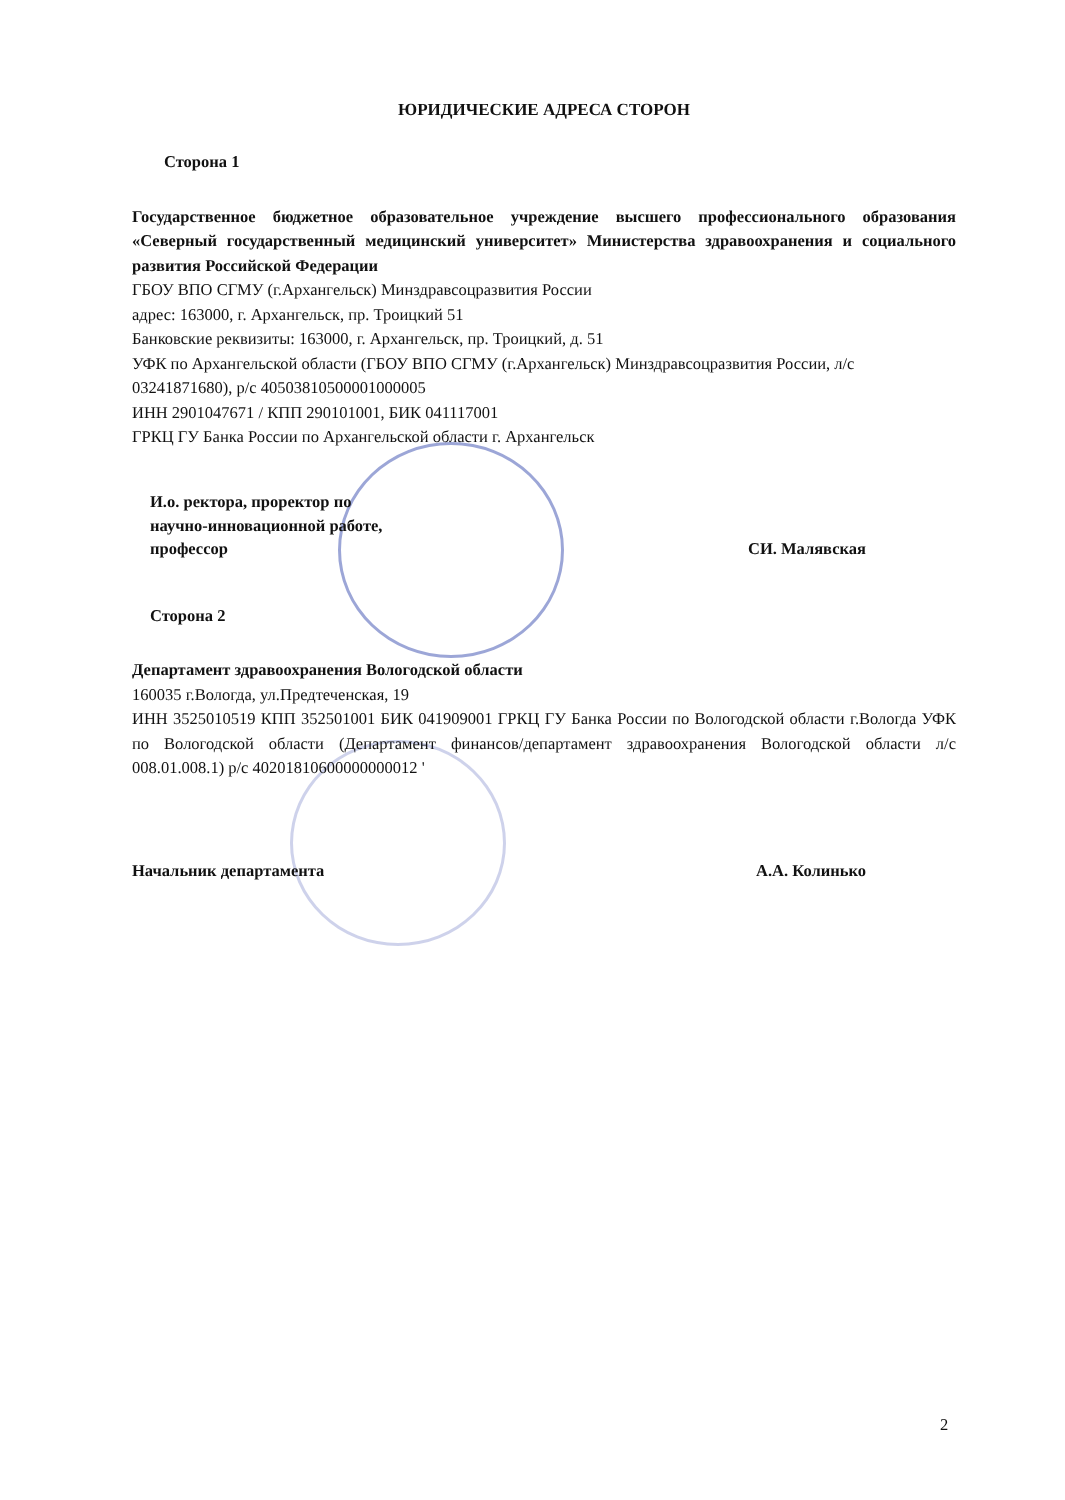ЮРИДИЧЕСКИЕ АДРЕСА СТОРОН
Сторона 1
Государственное бюджетное образовательное учреждение высшего профессионального образования «Северный государственный медицинский университет» Министерства здравоохранения и социального развития Российской Федерации
ГБОУ ВПО СГМУ (г.Архангельск) Минздравсоцразвития России
адрес: 163000, г. Архангельск, пр. Троицкий 51
Банковские реквизиты: 163000, г. Архангельск, пр. Троицкий, д. 51
УФК по Архангельской области (ГБОУ ВПО СГМУ (г.Архангельск) Минздравсоцразвития России, л/с 03241871680), р/с 40503810500001000005
ИНН 2901047671 / КПП 290101001, БИК 041117001
ГРКЦ ГУ Банка России по Архангельской области г. Архангельск
И.о. ректора, проректор по
научно-инновационной работе,
профессор СИ. Малявская
Сторона 2
Департамент здравоохранения Вологодской области
160035 г.Вологда, ул.Предтеченская, 19
ИНН 3525010519 КПП 352501001 БИК 041909001 ГРКЦ ГУ Банка России по Вологодской области г.Вологда УФК по Вологодской области (Департамент финансов/департамент здравоохранения Вологодской области л/с 008.01.008.1) р/с 40201810600000000012 '
Начальник департамента А.А. Колинько
2